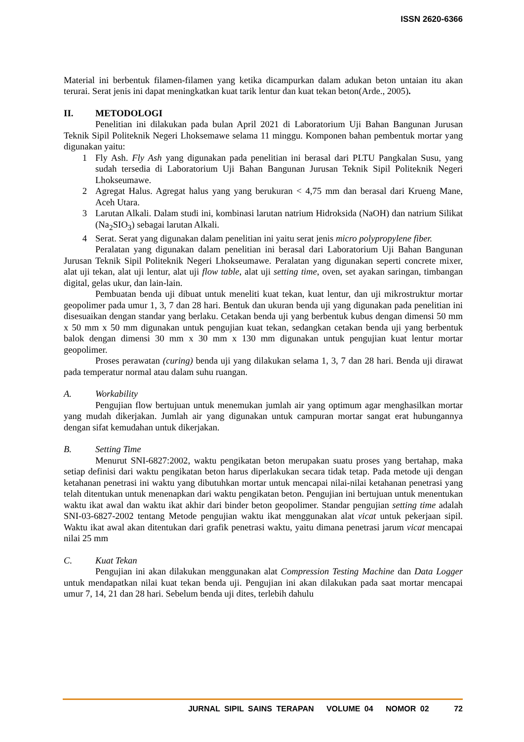ISSN 2620-6366
Material ini berbentuk filamen-filamen yang ketika dicampurkan dalam adukan beton untaian itu akan terurai. Serat jenis ini dapat meningkatkan kuat tarik lentur dan kuat tekan beton(Arde., 2005).
II. METODOLOGI
Penelitian ini dilakukan pada bulan April 2021 di Laboratorium Uji Bahan Bangunan Jurusan Teknik Sipil Politeknik Negeri Lhoksemawe selama 11 minggu. Komponen bahan pembentuk mortar yang digunakan yaitu:
1 Fly Ash. Fly Ash yang digunakan pada penelitian ini berasal dari PLTU Pangkalan Susu, yang sudah tersedia di Laboratorium Uji Bahan Bangunan Jurusan Teknik Sipil Politeknik Negeri Lhokseumawe.
2 Agregat Halus. Agregat halus yang yang berukuran < 4,75 mm dan berasal dari Krueng Mane, Aceh Utara.
3 Larutan Alkali. Dalam studi ini, kombinasi larutan natrium Hidroksida (NaOH) dan natrium Silikat (Na<sub>2</sub>SIO<sub>3</sub>) sebagai larutan Alkali.
4 Serat. Serat yang digunakan dalam penelitian ini yaitu serat jenis micro polypropylene fiber.
Peralatan yang digunakan dalam penelitian ini berasal dari Laboratorium Uji Bahan Bangunan Jurusan Teknik Sipil Politeknik Negeri Lhokseumawe. Peralatan yang digunakan seperti concrete mixer, alat uji tekan, alat uji lentur, alat uji flow table, alat uji setting time, oven, set ayakan saringan, timbangan digital, gelas ukur, dan lain-lain.
Pembuatan benda uji dibuat untuk meneliti kuat tekan, kuat lentur, dan uji mikrostruktur mortar geopolimer pada umur 1, 3, 7 dan 28 hari. Bentuk dan ukuran benda uji yang digunakan pada penelitian ini disesuaikan dengan standar yang berlaku. Cetakan benda uji yang berbentuk kubus dengan dimensi 50 mm x 50 mm x 50 mm digunakan untuk pengujian kuat tekan, sedangkan cetakan benda uji yang berbentuk balok dengan dimensi 30 mm x 30 mm x 130 mm digunakan untuk pengujian kuat lentur mortar geopolimer.
Proses perawatan (curing) benda uji yang dilakukan selama 1, 3, 7 dan 28 hari. Benda uji dirawat pada temperatur normal atau dalam suhu ruangan.
A. Workability
Pengujian flow bertujuan untuk menemukan jumlah air yang optimum agar menghasilkan mortar yang mudah dikerjakan. Jumlah air yang digunakan untuk campuran mortar sangat erat hubungannya dengan sifat kemudahan untuk dikerjakan.
B. Setting Time
Menurut SNI-6827:2002, waktu pengikatan beton merupakan suatu proses yang bertahap, maka setiap definisi dari waktu pengikatan beton harus diperlakukan secara tidak tetap. Pada metode uji dengan ketahanan penetrasi ini waktu yang dibutuhkan mortar untuk mencapai nilai-nilai ketahanan penetrasi yang telah ditentukan untuk menenapkan dari waktu pengikatan beton. Pengujian ini bertujuan untuk menentukan waktu ikat awal dan waktu ikat akhir dari binder beton geopolimer. Standar pengujian setting time adalah SNI-03-6827-2002 tentang Metode pengujian waktu ikat menggunakan alat vicat untuk pekerjaan sipil. Waktu ikat awal akan ditentukan dari grafik penetrasi waktu, yaitu dimana penetrasi jarum vicat mencapai nilai 25 mm
C. Kuat Tekan
Pengujian ini akan dilakukan menggunakan alat Compression Testing Machine dan Data Logger untuk mendapatkan nilai kuat tekan benda uji. Pengujian ini akan dilakukan pada saat mortar mencapai umur 7, 14, 21 dan 28 hari. Sebelum benda uji dites, terlebih dahulu
JURNAL SIPIL SAINS TERAPAN VOLUME 04 NOMOR 02 72